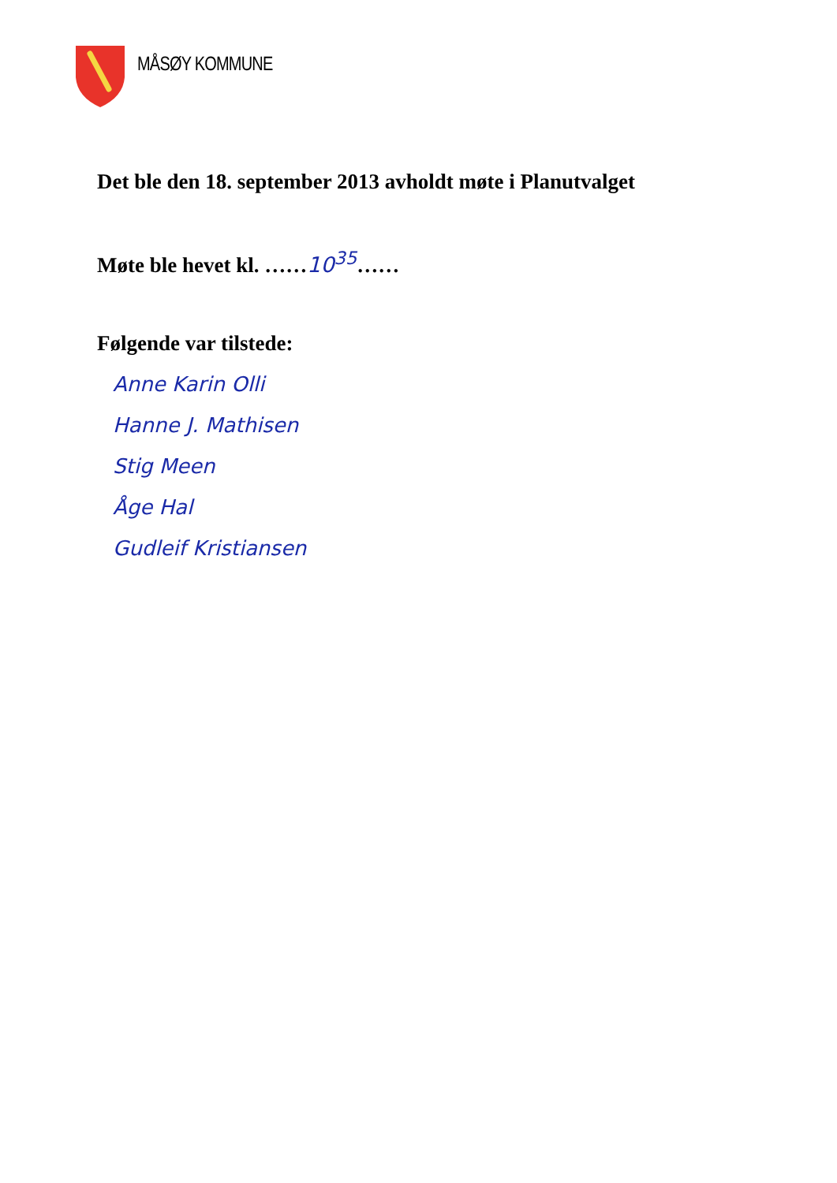MÅSØY KOMMUNE
Det ble den 18. september 2013 avholdt møte i Planutvalget
Møte ble hevet kl. ……10<sup>35</sup>……
Følgende var tilstede:
Anne Karin Olli
Hanne J. Mathisen
Stig Meen
Åge Hal
Gudleif Kristiansen